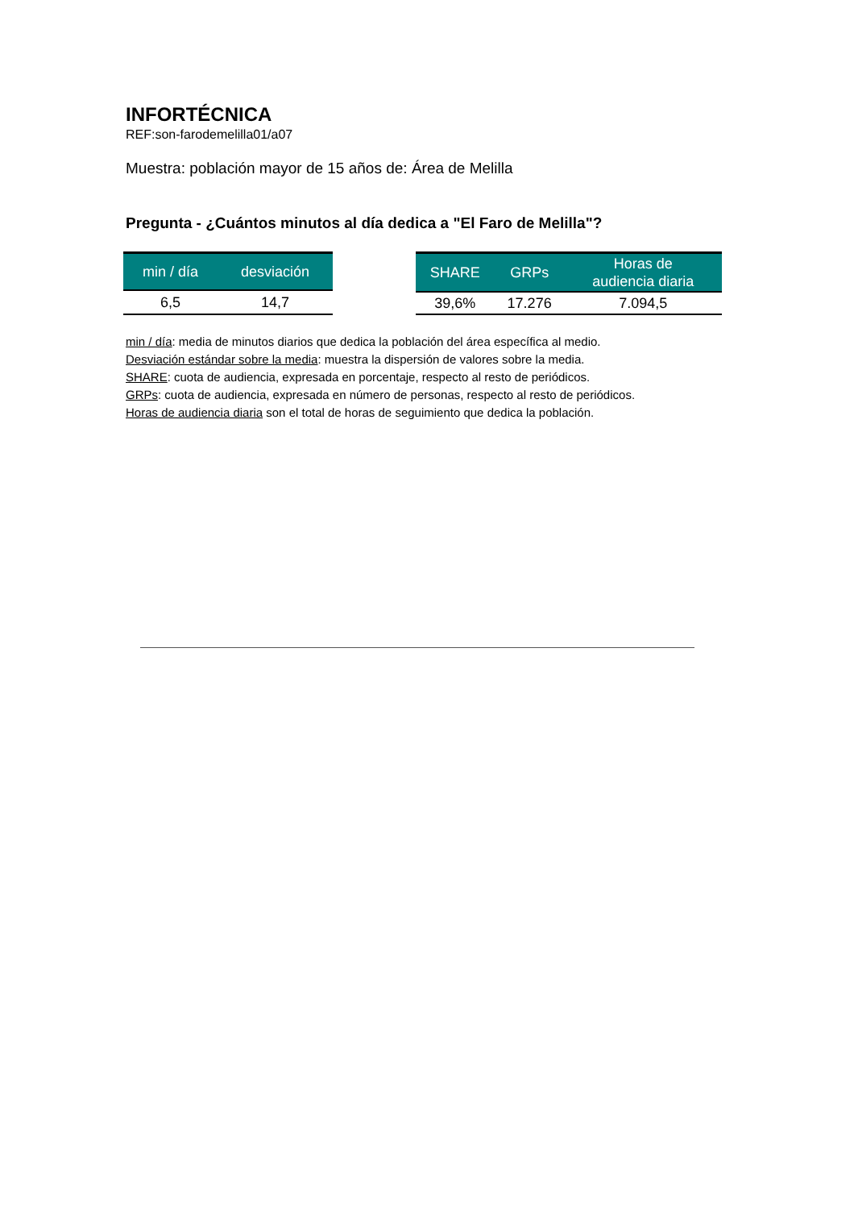INFORTÉCNICA
REF:son-farodemelilla01/a07
Muestra: población mayor de 15 años de: Área de Melilla
Pregunta - ¿Cuántos minutos al día dedica a "El Faro de Melilla"?
| min / día | desviación |
| --- | --- |
| 6,5 | 14,7 |
| SHARE | GRPs | Horas de audiencia diaria |
| --- | --- | --- |
| 39,6% | 17.276 | 7.094,5 |
min / día: media de minutos diarios que dedica la población del área específica al medio.
Desviación estándar sobre la media: muestra la dispersión de valores sobre la media.
SHARE: cuota de audiencia, expresada en porcentaje, respecto al resto de periódicos.
GRPs: cuota de audiencia, expresada en número de personas, respecto al resto de periódicos.
Horas de audiencia diaria son el total de horas de seguimiento que dedica la población.